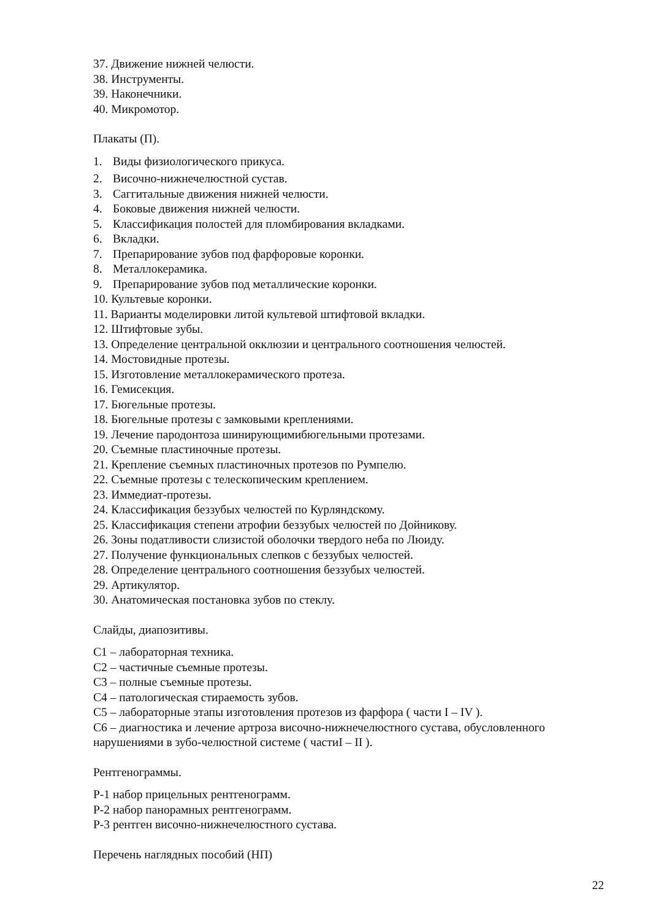37. Движение нижней челюсти.
38. Инструменты.
39. Наконечники.
40. Микромотор.
Плакаты (П).
1. Виды физиологического прикуса.
2. Височно-нижнечелюстной сустав.
3. Саггитальные движения нижней челюсти.
4. Боковые движения нижней челюсти.
5. Классификация полостей для пломбирования вкладками.
6. Вкладки.
7. Препарирование зубов под фарфоровые коронки.
8. Металлокерамика.
9. Препарирование зубов под металлические коронки.
10. Культевые коронки.
11. Варианты моделировки литой культевой штифтовой вкладки.
12. Штифтовые зубы.
13. Определение центральной окклюзии и центрального соотношения челюстей.
14. Мостовидные протезы.
15. Изготовление металлокерамического протеза.
16. Гемисекция.
17. Бюгельные протезы.
18. Бюгельные протезы с замковыми креплениями.
19. Лечение пародонтоза шинирующимибюгельными протезами.
20. Съемные пластиночные протезы.
21. Крепление съемных пластиночных протезов по Румпелю.
22. Съемные протезы с телескопическим креплением.
23. Иммедиат-протезы.
24. Классификация беззубых челюстей по Курляндскому.
25. Классификация степени атрофии беззубых челюстей по Дойникову.
26. Зоны податливости слизистой оболочки твердого неба по Люиду.
27. Получение функциональных слепков с беззубых челюстей.
28. Определение центрального соотношения беззубых челюстей.
29. Артикулятор.
30. Анатомическая постановка зубов по стеклу.
Слайды, диапозитивы.
С1 – лабораторная техника.
С2 – частичные съемные протезы.
С3 – полные съемные протезы.
С4 – патологическая стираемость зубов.
С5 – лабораторные этапы изготовления протезов из фарфора ( части I – IV ).
С6 – диагностика и лечение артроза височно-нижнечелюстного сустава, обусловленного нарушениями в зубо-челюстной системе ( частиI – II ).
Рентгенограммы.
Р-1 набор прицельных рентгенограмм.
Р-2 набор панорамных рентгенограмм.
Р-3 рентген височно-нижнечелюстного сустава.
Перечень наглядных пособий (НП)
22